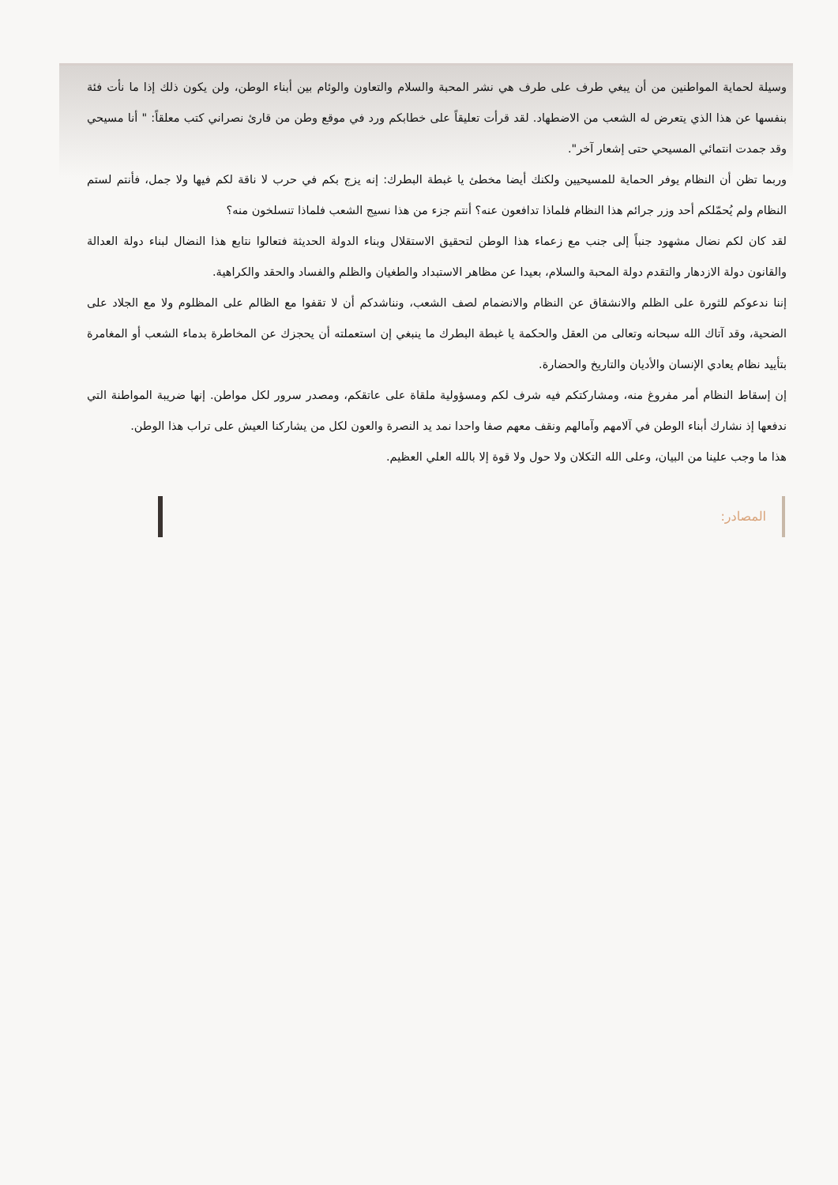وسيلة لحماية المواطنين من أن يبغي طرف على طرف هي نشر المحبة والسلام والتعاون والوئام بين أبناء الوطن، ولن يكون ذلك إذا ما نأت فئة بنفسها عن هذا الذي يتعرض له الشعب من الاضطهاد. لقد قرأت تعليقاً على خطابكم ورد في موقع وطن من قارئ نصراني كتب معلقاً: " أنا مسيحي وقد جمدت انتمائي المسيحي حتى إشعار آخر".
وربما تظن أن النظام يوفر الحماية للمسيحيين ولكنك أيضا مخطئ يا غبطة البطرك: إنه يزج بكم في حرب لا ناقة لكم فيها ولا جمل، فأنتم لستم النظام ولم يُحمّلكم أحد وزر جرائم هذا النظام فلماذا تدافعون عنه؟ أنتم جزء من هذا نسيج الشعب فلماذا تنسلخون منه؟
لقد كان لكم نضال مشهود جنباً إلى جنب مع زعماء هذا الوطن لتحقيق الاستقلال وبناء الدولة الحديثة فتعالوا نتابع هذا النضال لبناء دولة العدالة والقانون دولة الازدهار والتقدم دولة المحبة والسلام، بعيدا عن مظاهر الاستبداد والطغيان والظلم والفساد والحقد والكراهية.
إننا ندعوكم للثورة على الظلم والانشقاق عن النظام والانضمام لصف الشعب، ونناشدكم أن لا تقفوا مع الظالم على المظلوم ولا مع الجلاد على الضحية، وقد آتاك الله سبحانه وتعالى من العقل والحكمة يا غبطة البطرك ما ينبغي إن استعملته أن يحجزك عن المخاطرة بدماء الشعب أو المغامرة بتأييد نظام يعادي الإنسان والأديان والتاريخ والحضارة.
إن إسقاط النظام أمر مفروغ منه، ومشاركتكم فيه شرف لكم ومسؤولية ملقاة على عاتقكم، ومصدر سرور لكل مواطن. إنها ضريبة المواطنة التي ندفعها إذ نشارك أبناء الوطن في آلامهم وآمالهم ونقف معهم صفا واحدا نمد يد النصرة والعون لكل من يشاركنا العيش على تراب هذا الوطن.
هذا ما وجب علينا من البيان، وعلى الله التكلان ولا حول ولا قوة إلا بالله العلي العظيم.
المصادر: